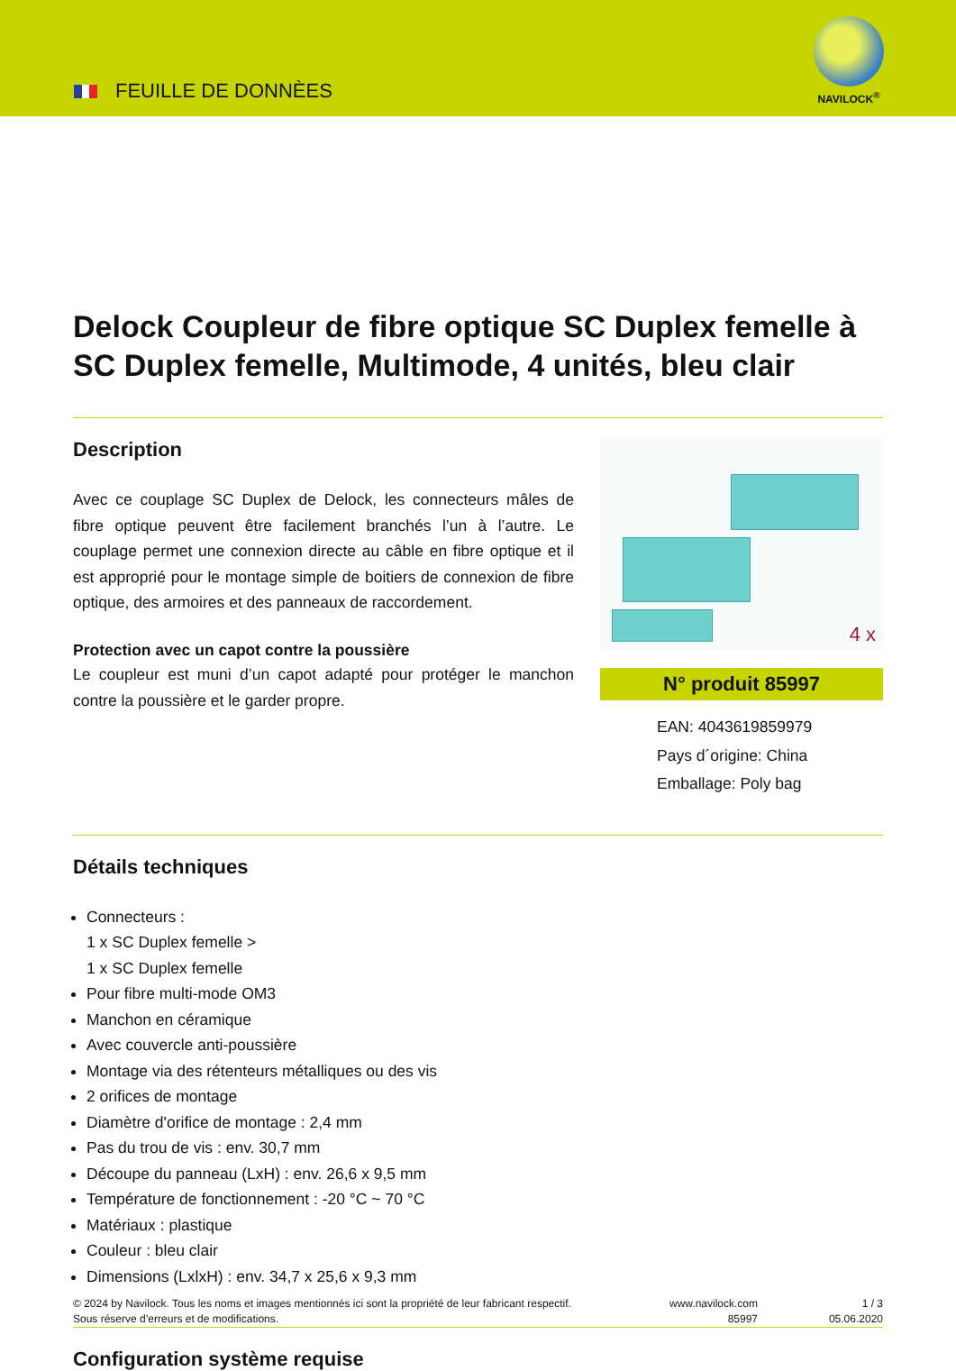FEUILLE DE DONNÈES
NAVILOCK<sup>®</sup>
Delock Coupleur de fibre optique SC Duplex femelle à SC Duplex femelle, Multimode, 4 unités, bleu clair
Description
Avec ce couplage SC Duplex de Delock, les connecteurs mâles de fibre optique peuvent être facilement branchés l’un à l’autre. Le couplage permet une connexion directe au câble en fibre optique et il est approprié pour le montage simple de boitiers de connexion de fibre optique, des armoires et des panneaux de raccordement.
Protection avec un capot contre la poussière
Le coupleur est muni d’un capot adapté pour protéger le manchon contre la poussière et le garder propre.
4 x
N° produit 85997
EAN: 4043619859979
Pays d´origine: China
Emballage: Poly bag
Détails techniques
Connecteurs :
1 x SC Duplex femelle >
1 x SC Duplex femelle
Pour fibre multi-mode OM3
Manchon en céramique
Avec couvercle anti-poussière
Montage via des rétenteurs métalliques ou des vis
2 orifices de montage
Diamètre d'orifice de montage : 2,4 mm
Pas du trou de vis : env. 30,7 mm
Découpe du panneau (LxH) : env. 26,6 x 9,5 mm
Température de fonctionnement : -20 °C ~ 70 °C
Matériaux : plastique
Couleur : bleu clair
Dimensions (LxlxH) : env. 34,7 x 25,6 x 9,3 mm
Configuration système requise
© 2024 by Navilock. Tous les noms et images mentionnés ici sont la propriété de leur fabricant respectif. Sous réserve d’erreurs et de modifications.
www.navilock.com
85997
1 / 3
05.06.2020